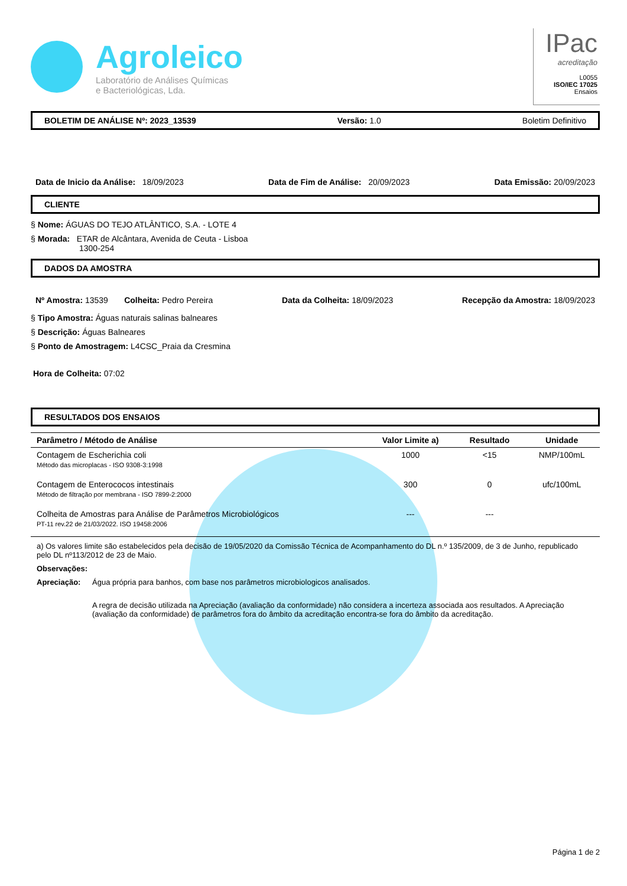Agroleico
Laboratório de Análises Químicas
e Bacteriológicas, Lda.
IPac
acreditação
L0055
ISO/IEC 17025
Ensaios
BOLETIM DE ANÁLISE Nº: 2023_13539 Versão: 1.0 Boletim Definitivo
Data de Inicio da Análise: 18/09/2023 Data de Fim de Análise: 20/09/2023 Data Emissão: 20/09/2023
CLIENTE
§ Nome: ÁGUAS DO TEJO ATLÂNTICO, S.A. - LOTE 4
§ Morada: ETAR de Alcântara, Avenida de Ceuta - Lisboa
1300-254
DADOS DA AMOSTRA
Nº Amostra: 13539 Colheita: Pedro Pereira Data da Colheita: 18/09/2023 Recepção da Amostra: 18/09/2023
§ Tipo Amostra: Águas naturais salinas balneares
§ Descrição: Águas Balneares
§ Ponto de Amostragem: L4CSC_Praia da Cresmina
Hora de Colheita: 07:02
RESULTADOS DOS ENSAIOS
| Parâmetro / Método de Análise | Valor Limite a) | Resultado | Unidade |
| --- | --- | --- | --- |
| Contagem de Escherichia coli Método das microplacas - ISO 9308-3:1998 | 1000 | <15 | NMP/100mL |
| Contagem de Enterococos intestinais Método de filtração por membrana - ISO 7899-2:2000 | 300 | 0 | ufc/100mL |
| Colheita de Amostras para Análise de Parâmetros Microbiológicos PT-11 rev.22 de 21/03/2022. ISO 19458:2006 | --- | --- | |
a) Os valores limite são estabelecidos pela decisão de 19/05/2020 da Comissão Técnica de Acompanhamento do DL n.º 135/2009, de 3 de Junho, republicado pelo DL nº113/2012 de 23 de Maio.
Observações:
Apreciação: Água própria para banhos, com base nos parâmetros microbiologicos analisados.
A regra de decisão utilizada na Apreciação (avaliação da conformidade) não considera a incerteza associada aos resultados. A Apreciação (avaliação da conformidade) de parâmetros fora do âmbito da acreditação encontra-se fora do âmbito da acreditação.
Página 1 de 2